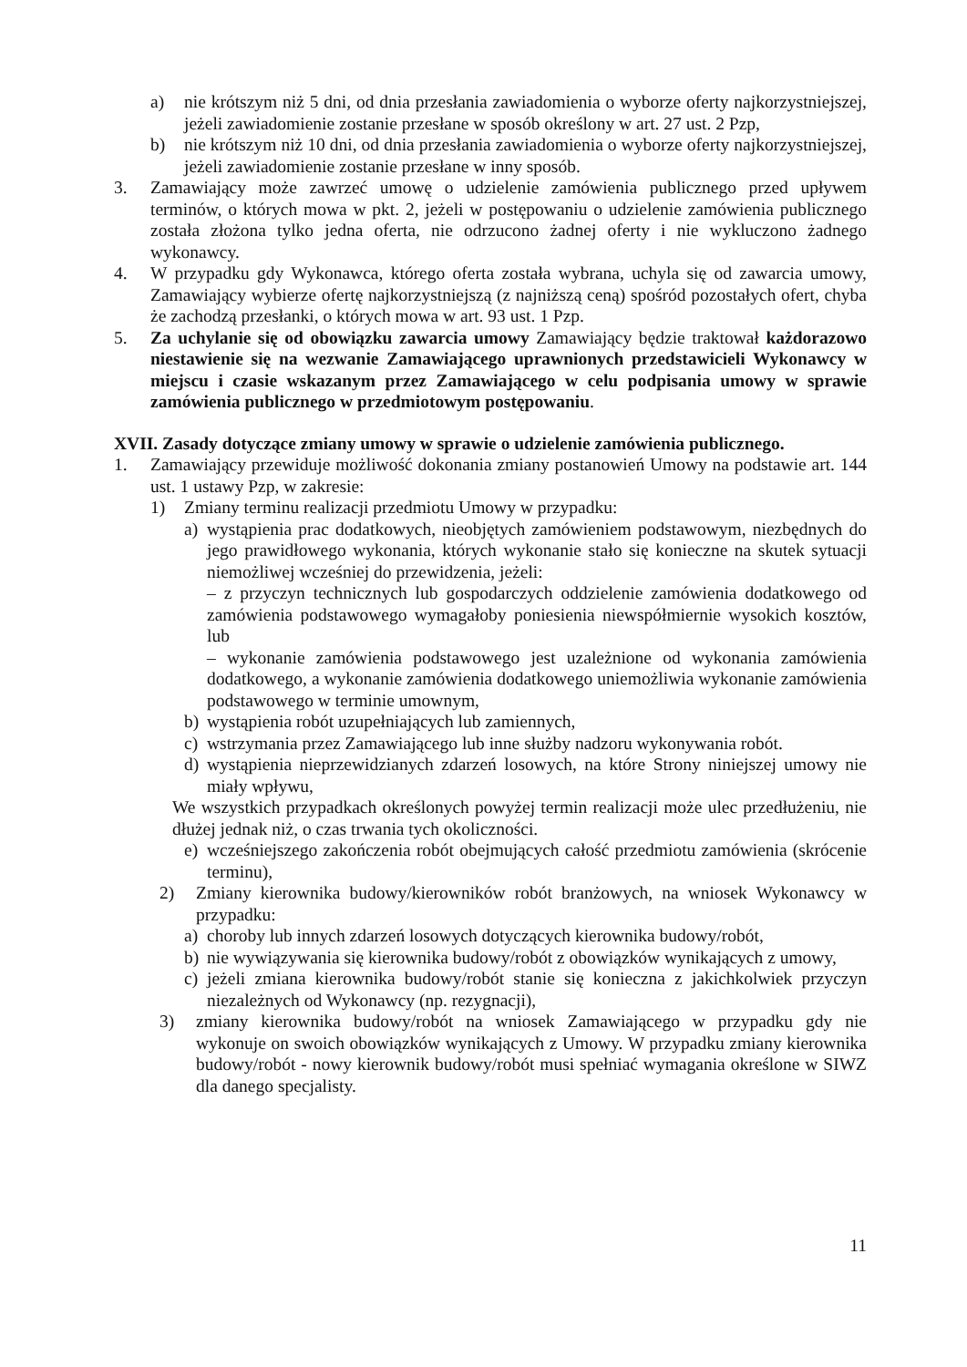a) nie krótszym niż 5 dni, od dnia przesłania zawiadomienia o wyborze oferty najkorzystniejszej, jeżeli zawiadomienie zostanie przesłane w sposób określony w art. 27 ust. 2 Pzp,
b) nie krótszym niż 10 dni, od dnia przesłania zawiadomienia o wyborze oferty najkorzystniejszej, jeżeli zawiadomienie zostanie przesłane w inny sposób.
3. Zamawiający może zawrzeć umowę o udzielenie zamówienia publicznego przed upływem terminów, o których mowa w pkt. 2, jeżeli w postępowaniu o udzielenie zamówienia publicznego została złożona tylko jedna oferta, nie odrzucono żadnej oferty i nie wykluczono żadnego wykonawcy.
4. W przypadku gdy Wykonawca, którego oferta została wybrana, uchyla się od zawarcia umowy, Zamawiający wybierze ofertę najkorzystniejszą (z najniższą ceną) spośród pozostałych ofert, chyba że zachodzą przesłanki, o których mowa w art. 93 ust. 1 Pzp.
5. Za uchylanie się od obowiązku zawarcia umowy Zamawiający będzie traktował każdorazowo niestawienie się na wezwanie Zamawiającego uprawnionych przedstawicieli Wykonawcy w miejscu i czasie wskazanym przez Zamawiającego w celu podpisania umowy w sprawie zamówienia publicznego w przedmiotowym postępowaniu.
XVII. Zasady dotyczące zmiany umowy w sprawie o udzielenie zamówienia publicznego.
1. Zamawiający przewiduje możliwość dokonania zmiany postanowień Umowy na podstawie art. 144 ust. 1 ustawy Pzp, w zakresie:
1) Zmiany terminu realizacji przedmiotu Umowy w przypadku:
a) wystąpienia prac dodatkowych, nieobjętych zamówieniem podstawowym, niezbędnych do jego prawidłowego wykonania, których wykonanie stało się konieczne na skutek sytuacji niemożliwej wcześniej do przewidzenia, jeżeli:
– z przyczyn technicznych lub gospodarczych oddzielenie zamówienia dodatkowego od zamówienia podstawowego wymagałoby poniesienia niewspółmiernie wysokich kosztów, lub
– wykonanie zamówienia podstawowego jest uzależnione od wykonania zamówienia dodatkowego, a wykonanie zamówienia dodatkowego uniemożliwia wykonanie zamówienia podstawowego w terminie umownym,
b) wystąpienia robót uzupełniających lub zamiennych,
c) wstrzymania przez Zamawiającego lub inne służby nadzoru wykonywania robót.
d) wystąpienia nieprzewidzianych zdarzeń losowych, na które Strony niniejszej umowy nie miały wpływu,
We wszystkich przypadkach określonych powyżej termin realizacji może ulec przedłużeniu, nie dłużej jednak niż, o czas trwania tych okoliczności.
e) wcześniejszego zakończenia robót obejmujących całość przedmiotu zamówienia (skrócenie terminu),
2) Zmiany kierownika budowy/kierowników robót branżowych, na wniosek Wykonawcy w przypadku:
a) choroby lub innych zdarzeń losowych dotyczących kierownika budowy/robót,
b) nie wywiązywania się kierownika budowy/robót z obowiązków wynikających z umowy,
c) jeżeli zmiana kierownika budowy/robót stanie się konieczna z jakichkolwiek przyczyn niezależnych od Wykonawcy (np. rezygnacji),
3) zmiany kierownika budowy/robót na wniosek Zamawiającego w przypadku gdy nie wykonuje on swoich obowiązków wynikających z Umowy. W przypadku zmiany kierownika budowy/robót - nowy kierownik budowy/robót musi spełniać wymagania określone w SIWZ dla danego specjalisty.
11